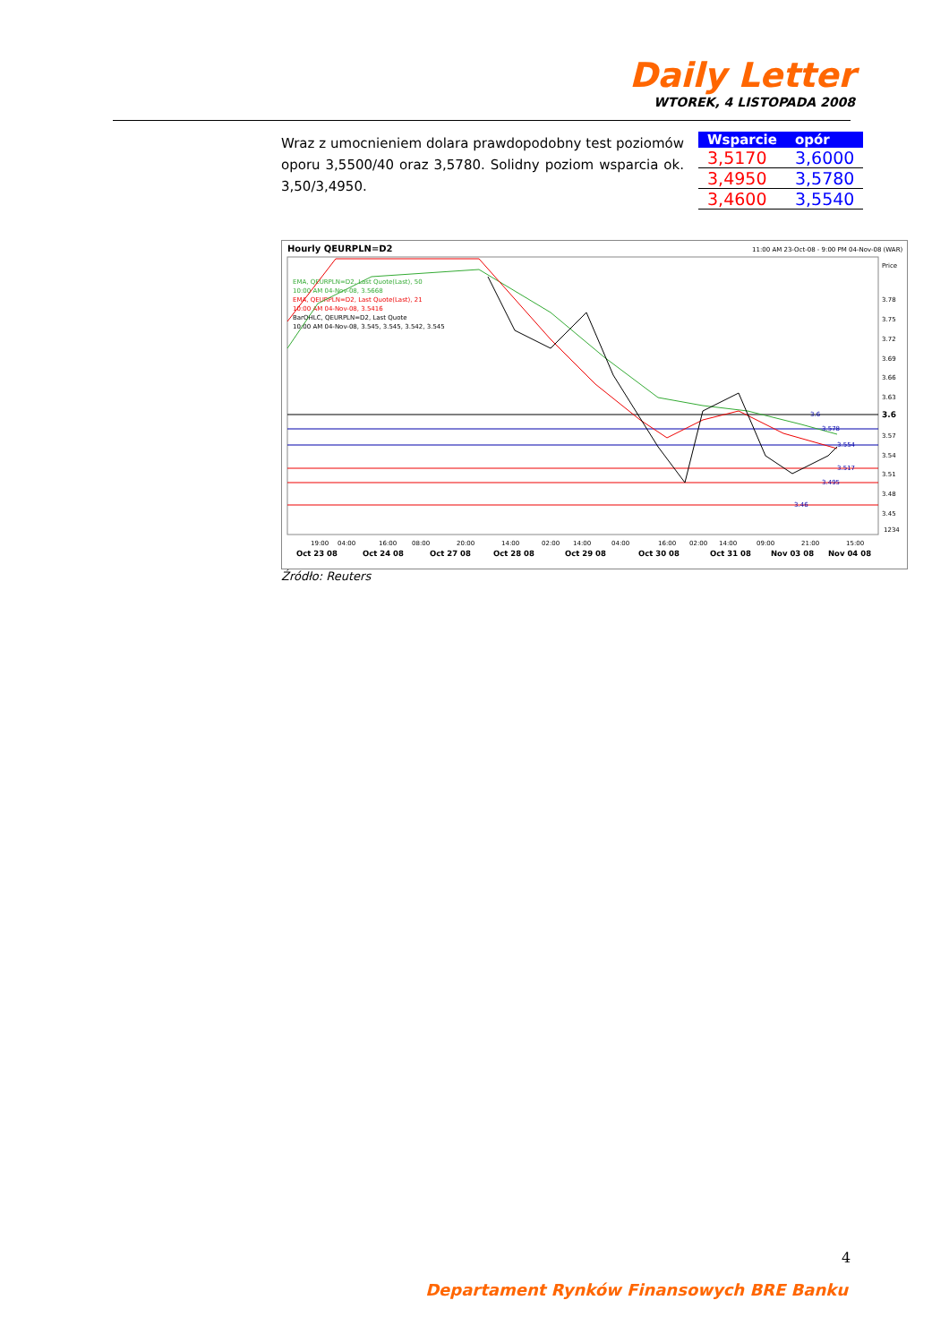Daily Letter
WTOREK, 4 LISTOPADA 2008
Wraz z umocnieniem dolara prawdopodobny test poziomów oporu 3,5500/40 oraz 3,5780. Solidny poziom wsparcia ok. 3,50/3,4950.
| Wsparcie | opór |
| --- | --- |
| 3,5170 | 3,6000 |
| 3,4950 | 3,5780 |
| 3,4600 | 3,5540 |
Hourly QEURPLN=D2
11:00 AM 23-Oct-08 - 9:00 PM 04-Nov-08 (WAR)
Price
EMA, QEURPLN=D2, Last Quote(Last), 50
10:00 AM 04-Nov-08, 3.5668
EMA, QEURPLN=D2, Last Quote(Last), 21
10:00 AM 04-Nov-08, 3.5416
BarOHLC, QEURPLN=D2, Last Quote
10:00 AM 04-Nov-08, 3.545, 3.545, 3.542, 3.545
3.6
3.578
3.554
3.517
3.495
3.46
3.78
3.75
3.72
3.69
3.66
3.63
3.6
3.57
3.54
3.51
3.48
3.45
1234
19:00
04:00
16:00
08:00
20:00
14:00
02:00
14:00
04:00
16:00
02:00
14:00
09:00
21:00
15:00
Oct 23 08
Oct 24 08
Oct 27 08
Oct 28 08
Oct 29 08
Oct 30 08
Oct 31 08
Nov 03 08
Nov 04 08
Źródło: Reuters
4
Departament Rynków Finansowych BRE Banku